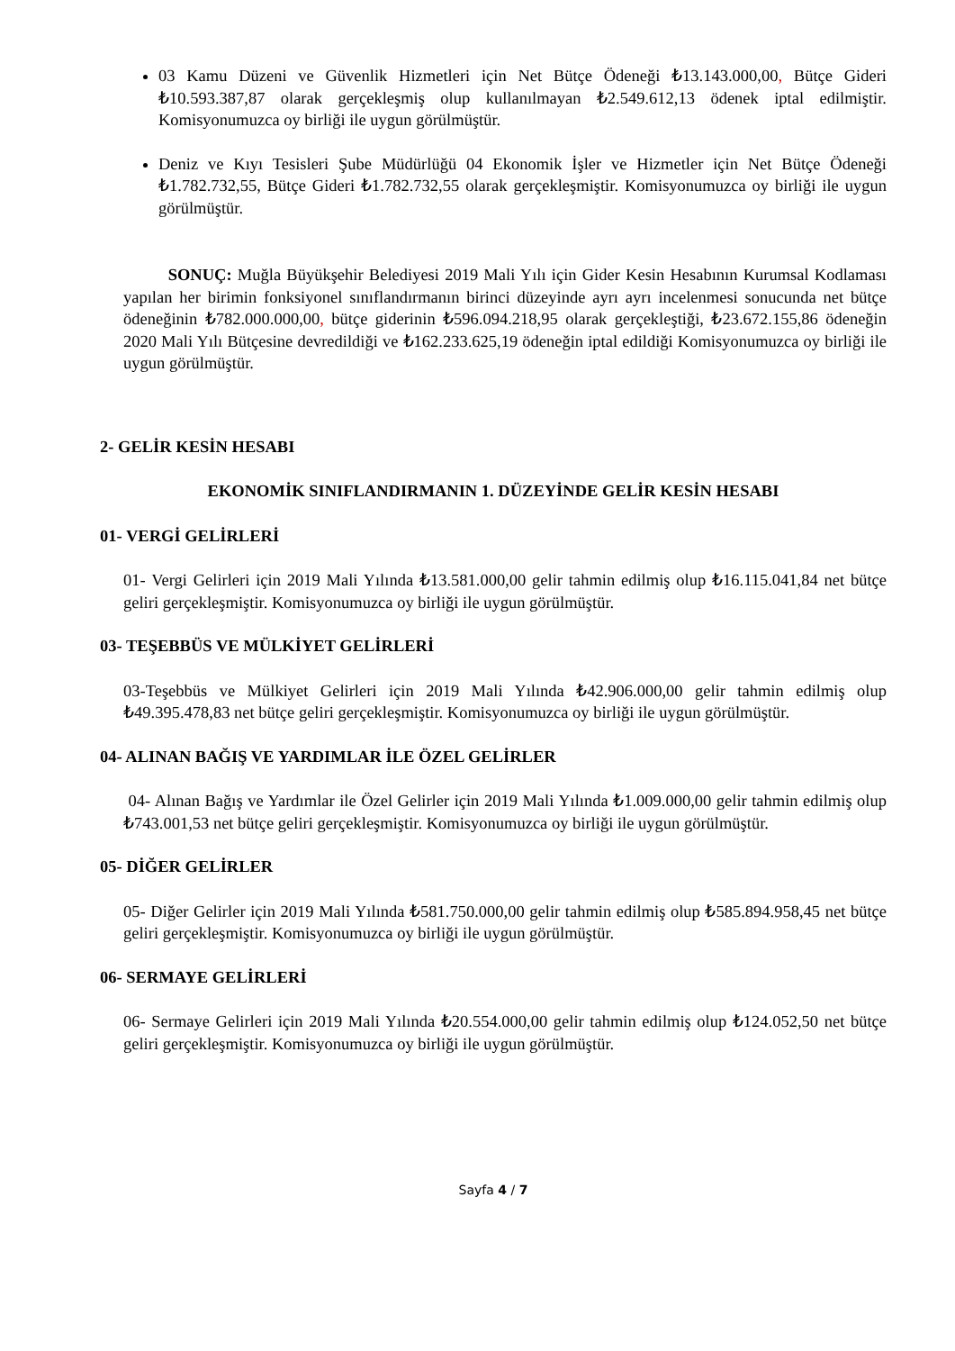03 Kamu Düzeni ve Güvenlik Hizmetleri için Net Bütçe Ödeneği ₺13.143.000,00, Bütçe Gideri ₺10.593.387,87 olarak gerçekleşmiş olup kullanılmayan ₺2.549.612,13 ödenek iptal edilmiştir. Komisyonumuzca oy birliği ile uygun görülmüştür.
Deniz ve Kıyı Tesisleri Şube Müdürlüğü 04 Ekonomik İşler ve Hizmetler için Net Bütçe Ödeneği ₺1.782.732,55, Bütçe Gideri ₺1.782.732,55 olarak gerçekleşmiştir. Komisyonumuzca oy birliği ile uygun görülmüştür.
SONUÇ: Muğla Büyükşehir Belediyesi 2019 Mali Yılı için Gider Kesin Hesabının Kurumsal Kodlaması yapılan her birimin fonksiyonel sınıflandırmanın birinci düzeyinde ayrı ayrı incelenmesi sonucunda net bütçe ödeneğinin ₺782.000.000,00, bütçe giderinin ₺596.094.218,95 olarak gerçekleştiği, ₺23.672.155,86 ödeneğin 2020 Mali Yılı Bütçesine devredildiği ve ₺162.233.625,19 ödeneğin iptal edildiği Komisyonumuzca oy birliği ile uygun görülmüştür.
2- GELİR KESİN HESABI
EKONOMİK SINIFLANDIRMANIN 1. DÜZEYİNDE GELİR KESİN HESABI
01- VERGİ GELİRLERİ
01- Vergi Gelirleri için 2019 Mali Yılında ₺13.581.000,00 gelir tahmin edilmiş olup ₺16.115.041,84 net bütçe geliri gerçekleşmiştir. Komisyonumuzca oy birliği ile uygun görülmüştür.
03- TEŞEBBÜS VE MÜLKİYET GELİRLERİ
03-Teşebbüs ve Mülkiyet Gelirleri için 2019 Mali Yılında ₺42.906.000,00 gelir tahmin edilmiş olup ₺49.395.478,83 net bütçe geliri gerçekleşmiştir. Komisyonumuzca oy birliği ile uygun görülmüştür.
04- ALINAN BAĞIŞ VE YARDIMLAR İLE ÖZEL GELİRLER
04- Alınan Bağış ve Yardımlar ile Özel Gelirler için 2019 Mali Yılında ₺1.009.000,00 gelir tahmin edilmiş olup ₺743.001,53 net bütçe geliri gerçekleşmiştir. Komisyonumuzca oy birliği ile uygun görülmüştür.
05- DİĞER GELİRLER
05- Diğer Gelirler için 2019 Mali Yılında ₺581.750.000,00 gelir tahmin edilmiş olup ₺585.894.958,45 net bütçe geliri gerçekleşmiştir. Komisyonumuzca oy birliği ile uygun görülmüştür.
06- SERMAYE GELİRLERİ
06- Sermaye Gelirleri için 2019 Mali Yılında ₺20.554.000,00 gelir tahmin edilmiş olup ₺124.052,50 net bütçe geliri gerçekleşmiştir. Komisyonumuzca oy birliği ile uygun görülmüştür.
Sayfa 4 / 7